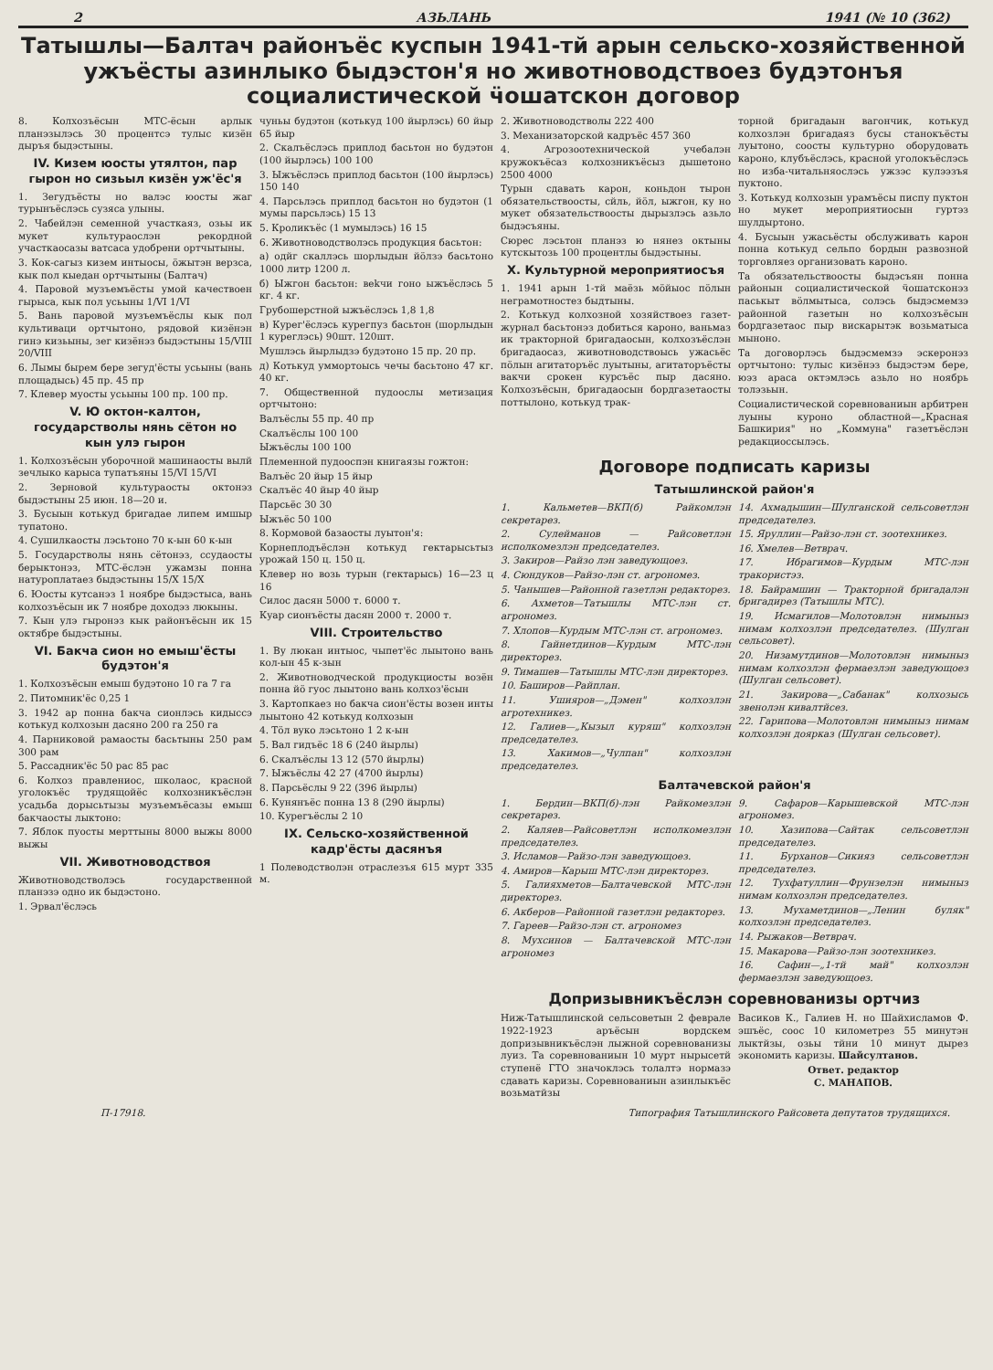2 АЗЬЛАНЬ 1941 (№ 10 (362)
Татышлы—Балтач районъёс куспын 1941-тй арын сельско-хозяйственной ужъёсты азинлыко быдэстон'я но животноводствоез будэтонъя социалистической ӵошатскон договор
8. Колхозъёсын МТС-ёсын арлык планэзылэсь 30 процентсэ тулыс кизён дыръя быдэстыны.
IV. Кизем юосты утялтон, пар гырон но сизьыл кизён уж'ёс'я
1. Зегудъёсты но валэс юосты жаг турынъёслэсь сузяса улыны.
2. Чабейлэн семенной участкаяз, озьы ик мукет культураослэн рекордной участкаосазы ватсаса удобрени ортчытыны.
3. Кок-сагыз кизем интыосы, ӧжытэн верзса, кык пол кыедан ортчытыны (Балтач)
4. Паровой музъемъёсты умой качествоен гырыса, кык пол усьыны 1/VI 1/VI
5. Вань паровой музъемъёслы кык пол культиваци ортчытоно, рядовой кизёнэн гинэ кизьыны, зег кизёнэз быдэстыны 15/VIII 20/VIII
6. Лымы бырем бере зегуд'ёсты усьыны (вань площадысь) 45 пр. 45 пр
7. Клевер муосты усьыны 100 пр. 100 пр.
V. Ю октон-калтон, государстволы нянь сётон но кын улэ гырон
1. Колхозъёсын уборочной машинаосты вылй зечлыко карыса тупатъяны 15/VI 15/VI
2. Зерновой культураосты октонэз быдэстыны 25 июн. 18—20 и.
3. Бусыын котькуд бригадае липем имшыр тупатоно.
4. Сушилкаосты лэсьтоно 70 к-ын 60 к-ын
5. Государстволы нянь сётонэз, ссудаосты берыктонэз, МТС-ёслэн ужамзы понна натуроплатаез быдэстыны 15/X 15/X
6. Юосты кутсанэз 1 ноябре быдэстыса, вань колхозъёсын ик 7 ноябре доходэз люкыны.
7. Кын улэ гыронэз кык районъёсын ик 15 октябре быдэстыны.
VI. Бакча сион но емыш'ёсты будэтон'я
1. Колхозъёсын емыш будэтоно 10 га 7 га
2. Питомник'ёс 0,25 1
3. 1942 ар понна бакча сионлэсь кидыссэ котькуд колхозын дасяно 200 га 250 га
4. Парниковой рамаосты басьтыны 250 рам 300 рам
5. Рассадник'ёс 50 рас 85 рас
6. Колхоз правлениос, школаос, красной уголокъёс трудящойёс колхозникъёслэн усадьба дорысьтызы музъемъёсазы емыш бакчаосты лыктоно:
7. Яблок пуосты мерттыны 8000 выжы 8000 выжы
VII. Животноводствоя
Животноводстволэсь государственной планэзэ одно ик быдэстоно.
1. Эрвал'ёслэсь
чуньы будэтон (котькуд 100 йырлэсь) 60 йыр 65 йыр
2. Скалъёслэсь приплод басьтон но будэтон (100 йырлэсь) 100 100
3. Ыжъёслэсь приплод басьтон (100 йырлэсь) 150 140
4. Парсьлэсь приплод басьтон но будэтон (1 мумы парсьлэсь) 15 13
5. Кроликъёс (1 мумылэсь) 16 15
6. Животноводстволэсь продукция басьтон:
а) одйг скаллэсь шорлыдын йӧлзэ басьтоно 1000 литр 1200 л.
б) Ыжгон басьтон: вekчи гоно ыжъёслэсь 5 кг. 4 кг.
Грубошерстной ыжъёслэсь 1,8 1,8
в) Курег'ёслэсь курегпуз басьтон (шорлыдын 1 куреглэсь) 90шт. 120шт.
Мушлэсь йырлыдзэ будэтоно 15 пр. 20 пр.
д) Котькуд уммортоысь чечы басьтоно 47 кг. 40 кг.
7. Общественной пудоослы метизация ортчытоно:
Валъёслы 55 пр. 40 пр
Скалъёслы 100 100
Ыжъёслы 100 100
Племенной пудооспэн книгаязы гожтон:
Валъёс 20 йыр 15 йыр
Скалъёс 40 йыр 40 йыр
Парсьёс 30 30
Ыжъёс 50 100
8. Кормовой базаосты луытон'я:
Корнеплодъёслэн котькуд гектарысьтыз урожай 150 ц. 150 ц.
Клевер но возь турын (гектарысь) 16—23 ц 16
Силос дасян 5000 т. 6000 т.
Куар сионъёсты дасян 2000 т. 2000 т.
VIII. Строительство
1. Ву люкан интыос, чыпет'ёс лыытоно вань кол-ын 45 к-зын
2. Животноводческой продукциосты возён понна йӧ гуос лыытоно вань колхоз'ёсын
3. Картопкаез но бакча сион'ёсты возен инты лыытоно 42 котькуд колхозын
4. Тӧл вуко лэсьтоно 1 2 к-ын
5. Вал гидъёс 18 6 (240 йырлы)
6. Скалъёслы 13 12 (570 йырлы)
7. Ыжъёслы 42 27 (4700 йырлы)
8. Парсьёслы 9 22 (396 йырлы)
6. Кунянъёс понна 13 8 (290 йырлы)
10. Курегъёслы 2 10
IX. Сельско-хозяйственной кадр'ёсты дасянъя
1 Полеводстволэн отраслезъя 615 мурт 335 м.
2. Животноводстволы 222 400
3. Механизаторской кадръёс 457 360
4. Агрозоотехнической учебалэн кружокъёсаз колхозникъёсыз дышетоно 2500 4000
Турын сдавать карон, коньдон тырон обязательствоосты, сйль, йӧл, ыжгон, ку но мукет обязательствоосты дырызлэсь азьло быдэсъяны.
Сюрес лэсьтон планэз ю нянез октыны кутскытозь 100 процентлы быдэстыны.
X. Культурной мероприятиосъя
1. 1941 арын 1-тй маёзь мӧйыос пӧлын неграмотностез быдтыны.
2. Котькуд колхозной хозяйствоез газет-журнал басьтонэз добиться кароно, ваньмаз ик тракторной бригадаосын, колхозъёслэн бригадаосаз, животноводствоысь ужасьёс пӧлын агитаторъёс луытыны, агитаторъёсты вакчи срокен курсъёс пыр дасяно. Колхозъёсын, бригадаосын бордгазетаосты поттылоно, котькуд трак-
торной бригадаын вагончик, котькуд колхозлэн бригадаяз бусы станокъёсты луытоно, соосты культурно оборудовать кароно, клубъёслэсь, красной уголокъёслэсь но изба-читальняослэсь ужзэс кулээзъя пуктоно.
3. Котькуд колхозын урамъёсы писпу пуктон но мукет мероприятиосын гуртэз шулдыртоно.
4. Бусыын ужасьёсты обслуживать карон понна котькуд сельпо бордын развозной торговляез организовать кароно.
Та обязательствоосты быдэсъян понна районын социалистической ӵошатсконэз паськыт вӧлмытыса, солэсь быдэсмемзэ районной газетын но колхозъёсын бордгазетаос пыр вискарытэк возьматыса мыноно.
Та договорлэсь быдэсмемзэ эскеронэз ортчытоно: тулыс кизёнэз быдэстэм бере, юэз араса октэмлэсь азьло но ноябрь толэзьын.
Социалистической соревнованиын арбитрен луыны куроно областной—„Красная Башкирия" но „Коммуна" газетъёслэн редакциоссылэсь.
Договоре подписать каризы
Татышлинской район'я
1. Кальметев—ВКП(б) Райкомлэн секретарез.
2. Сулейманов — Райсоветлэн исполкомезлэн председателез.
3. Закиров—Райзо лэн заведующоез.
4. Сюндуков—Райзо-лэн ст. агрономез.
5. Чанышев—Районной газетлэн редакторез.
6. Ахметов—Татышлы МТС-лэн ст. агрономез.
7. Хлопов—Курдым МТС-лэн ст. агрономез.
8. Гайнетдинов—Курдым МТС-лэн директорез.
9. Тимашев—Татышлы МТС-лэн директорез.
10. Баширов—Райплан.
11. Ушияров—„Дэмен" колхозлэн агротехникез.
12. Галиев—„Кызыл куряш" колхозлэн председателез.
13. Хакимов—„Чулпан" колхозлэн председателез.
14. Ахмадышин—Шулганской сельсоветлэн председателез.
15. Яруллин—Райзо-лэн ст. зоотехникез.
16. Хмелев—Ветврач.
17. Ибрагимов—Курдым МТС-лэн тракористэз.
18. Байрамшин — Тракторной бригадалэн бригадирез (Татышлы МТС).
19. Исмагилов—Молотовлэн нимыныз нимам колхозлэн председателез. (Шулган сельсовет).
20. Низамутдинов—Молотовлэн нимыныз нимам колхозлэн фермаезлэн заведующоез (Шулган сельсовет).
21. Закирова—„Сабанак" колхозысь звенолэн кивалтйсез.
22. Гарипова—Молотовлэн нимыныз нимам колхозлэн доярказ (Шулган сельсовет).
Балтачевской район'я
1. Бердин—ВКП(б)-лэн Райкомезлэн секретарез.
2. Каляев—Райсоветлэн исполкомезлэн председателез.
3. Исламов—Райзо-лэн заведующоез.
4. Амиров—Карыш МТС-лэн директорез.
5. Галияхметов—Балтачевской МТС-лэн директорез.
6. Акберов—Районной газетлэн редакторез.
7. Гареев—Райзо-лэн ст. агрономез
8. Мухсинов — Балтачевской МТС-лэн агрономез
9. Сафаров—Карышевской МТС-лэн агрономез.
10. Хазипова—Сайтак сельсоветлэн председателез.
11. Бурханов—Сикияз сельсоветлэн председателез.
12. Тухфатуллин—Фрунзелэн нимыныз нимам колхозлэн председателез.
13. Мухаметдинов—„Ленин буляк" колхозлэн председателез.
14. Рыжаков—Ветврач.
15. Макарова—Райзо-лэн зоотехникез.
16. Сафин—„1-тй май" колхозлэн фермаезлэн заведующоез.
Допризывникъёслэн соревнованизы ортчиз
Ниж-Татышлинской сельсоветын 2 феврале 1922-1923 аръёсын вордскем допризывникъёслэн лыжной соревнованизы луиз. Та соревнованиын 10 мурт нырысетй ступенё ГТО значоклэсь толалтэ нормазэ сдавать каризы. Соревнованиын азинлыкъёс возьматйзы
Васиков К., Галиев Н. но Шайхисламов Ф. эшъёс, соос 10 километрез 55 минутэн лыктйзы, озьы тйни 10 минут дырез экономить каризы. Шайсултанов.
Ответ. редактор
С. МАНАПОВ.
П-17918. Типография Татышлинского Райсовета депутатов трудящихся.